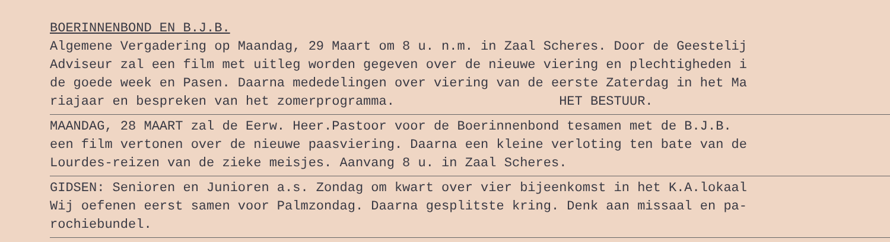BOERINNENBOND EN B.J.B. Algemene Vergadering op Maandag, 29 Maart om 8 u. n.m. in Zaal Scheres. Door de Geestelij Adviseur zal een film met uitleg worden gegeven over de nieuwe viering en plechtigheden i de goede week en Pasen. Daarna mededelingen over viering van de eerste Zaterdag in het Ma riajaar en bespreken van het zomerprogramma. HET BESTUUR.
MAANDAG, 28 MAART zal de Eerw. Heer.Pastoor voor de Boerinnenbond tesamen met de B.J.B. een film vertonen over de nieuwe paasviering. Daarna een kleine verloting ten bate van de Lourdes-reizen van de zieke meisjes. Aanvang 8 u. in Zaal Scheres.
GIDSEN: Senioren en Junioren a.s. Zondag om kwart over vier bijeenkomst in het K.A.lokaal Wij oefenen eerst samen voor Palmzondag. Daarna gesplitste kring. Denk aan missaal en pa- rochiebundel.